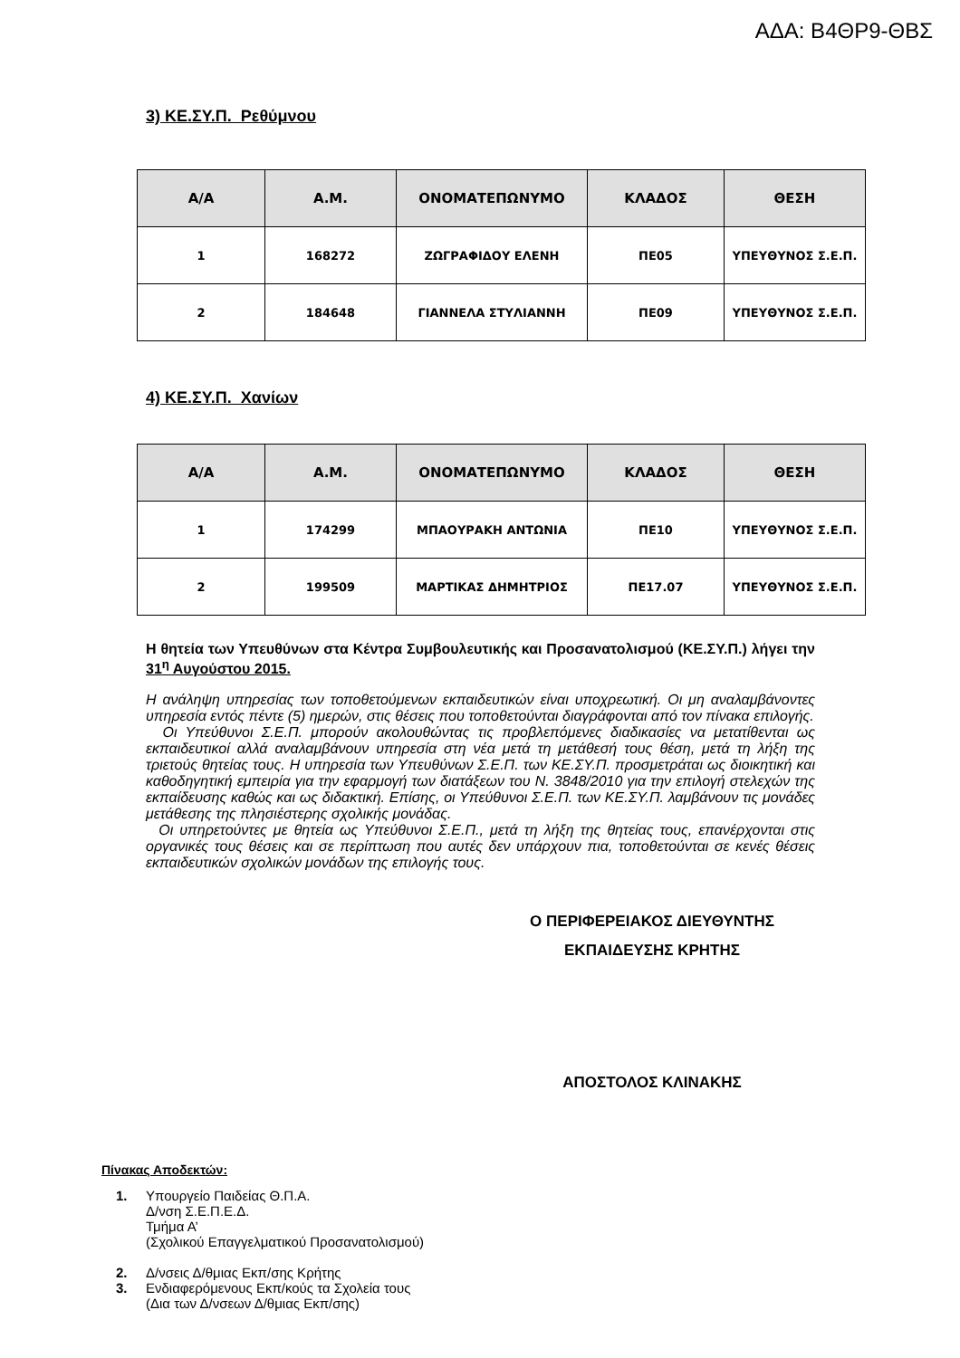ΑΔΑ: Β4ΘΡ9-ΘΒΣ
3) ΚΕ.ΣΥ.Π. Ρεθύμνου
| Α/Α | Α.Μ. | ΟΝΟΜΑΤΕΠΩΝΥΜΟ | ΚΛΑΔΟΣ | ΘΕΣΗ |
| --- | --- | --- | --- | --- |
| 1 | 168272 | ΖΩΓΡΑΦΙΔΟΥ ΕΛΕΝΗ | ΠΕ05 | ΥΠΕΥΘΥΝΟΣ Σ.Ε.Π. |
| 2 | 184648 | ΓΙΑΝΝΕΛΑ ΣΤΥΛΙΑΝΝΗ | ΠΕ09 | ΥΠΕΥΘΥΝΟΣ Σ.Ε.Π. |
4) ΚΕ.ΣΥ.Π. Χανίων
| Α/Α | Α.Μ. | ΟΝΟΜΑΤΕΠΩΝΥΜΟ | ΚΛΑΔΟΣ | ΘΕΣΗ |
| --- | --- | --- | --- | --- |
| 1 | 174299 | ΜΠΑΟΥΡΑΚΗ ΑΝΤΩΝΙΑ | ΠΕ10 | ΥΠΕΥΘΥΝΟΣ Σ.Ε.Π. |
| 2 | 199509 | ΜΑΡΤΙΚΑΣ ΔΗΜΗΤΡΙΟΣ | ΠΕ17.07 | ΥΠΕΥΘΥΝΟΣ Σ.Ε.Π. |
Η θητεία των Υπευθύνων στα Κέντρα Συμβουλευτικής και Προσανατολισμού (ΚΕ.ΣΥ.Π.) λήγει την 31<sup>η</sup> Αυγούστου 2015.
Η ανάληψη υπηρεσίας των τοποθετούμενων εκπαιδευτικών είναι υποχρεωτική. Οι μη αναλαμβάνοντες υπηρεσία εντός πέντε (5) ημερών, στις θέσεις που τοποθετούνται διαγράφονται από τον πίνακα επιλογής.
Οι Υπεύθυνοι Σ.Ε.Π. μπορούν ακολουθώντας τις προβλεπόμενες διαδικασίες να μετατίθενται ως εκπαιδευτικοί αλλά αναλαμβάνουν υπηρεσία στη νέα μετά τη μετάθεσή τους θέση, μετά τη λήξη της τριετούς θητείας τους. Η υπηρεσία των Υπευθύνων Σ.Ε.Π. των ΚΕ.ΣΥ.Π. προσμετράται ως διοικητική και καθοδηγητική εμπειρία για την εφαρμογή των διατάξεων του Ν. 3848/2010 για την επιλογή στελεχών της εκπαίδευσης καθώς και ως διδακτική. Επίσης, οι Υπεύθυνοι Σ.Ε.Π. των ΚΕ.ΣΥ.Π. λαμβάνουν τις μονάδες μετάθεσης της πλησιέστερης σχολικής μονάδας.
Οι υπηρετούντες με θητεία ως Υπεύθυνοι Σ.Ε.Π., μετά τη λήξη της θητείας τους, επανέρχονται στις οργανικές τους θέσεις και σε περίπτωση που αυτές δεν υπάρχουν πια, τοποθετούνται σε κενές θέσεις εκπαιδευτικών σχολικών μονάδων της επιλογής τους.
Ο ΠΕΡΙΦΕΡΕΙΑΚΟΣ ΔΙΕΥΘΥΝΤΗΣ
ΕΚΠΑΙΔΕΥΣΗΣ ΚΡΗΤΗΣ
ΑΠΟΣΤΟΛΟΣ ΚΛΙΝΑΚΗΣ
Πίνακας Αποδεκτών:
1. Υπουργείο Παιδείας Θ.Π.Α.
Δ/νση Σ.Ε.Π.Ε.Δ.
Τμήμα Α’
(Σχολικού Επαγγελματικού Προσανατολισμού)
2. Δ/νσεις Δ/θμιας Εκπ/σης Κρήτης
3. Ενδιαφερόμενους Εκπ/κούς τα Σχολεία τους
(Δια των Δ/νσεων Δ/θμιας Εκπ/σης)